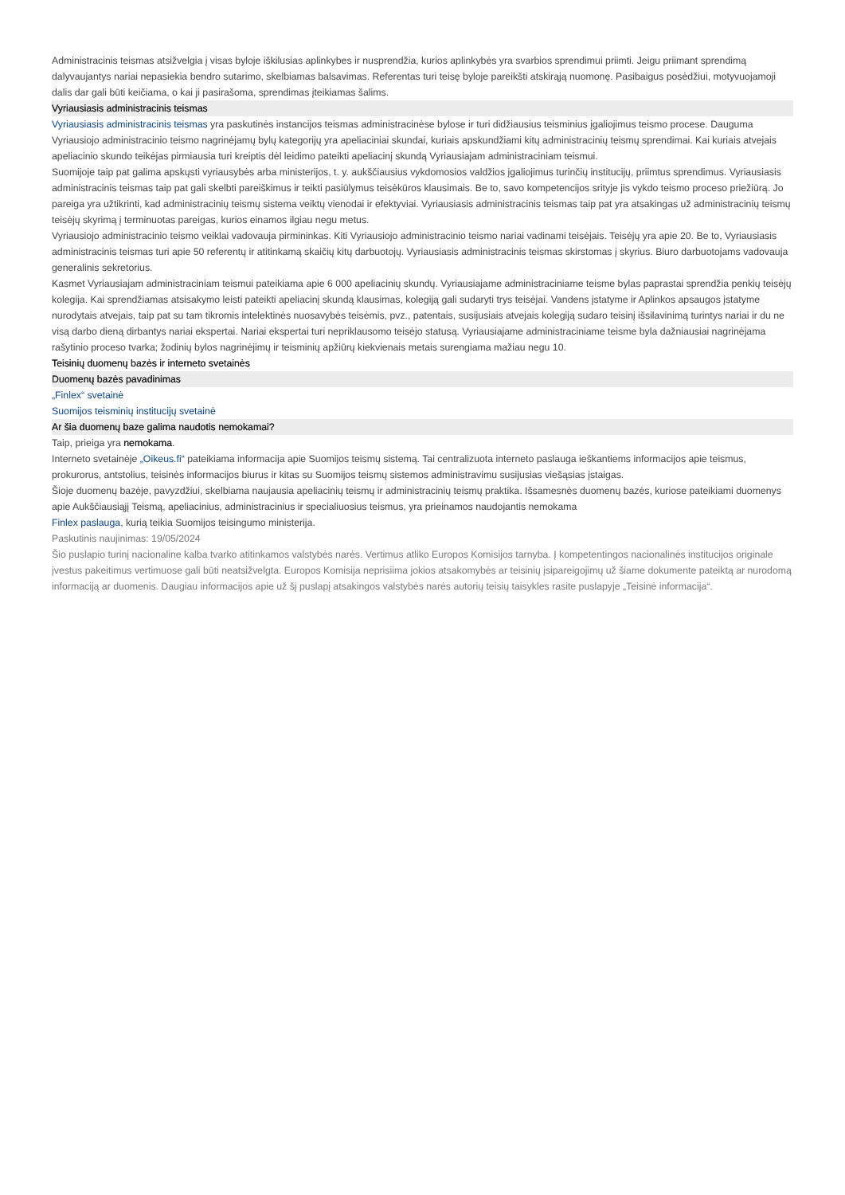Administracinis teismas atsižvelgia į visas byloje iškilusias aplinkybes ir nusprendžia, kurios aplinkybės yra svarbios sprendimui priimti. Jeigu priimant sprendimą dalyvaujantys nariai nepasiekia bendro sutarimo, skelbiamas balsavimas. Referentas turi teisę byloje pareikšti atskirąją nuomonę. Pasibaigus posėdžiui, motyvuojamoji dalis dar gali būti keičiama, o kai ji pasirašoma, sprendimas įteikiamas šalims.
Vyriausiasis administracinis teismas
Vyriausiasis administracinis teismas yra paskutinės instancijos teismas administracinėse bylose ir turi didžiausius teisminius įgaliojimus teismo procese. Dauguma Vyriausiojo administracinio teismo nagrinėjamų bylų kategorijų yra apeliaciniai skundai, kuriais apskundžiami kitų administracinių teismų sprendimai. Kai kuriais atvejais apeliacinio skundo teikėjas pirmiausia turi kreiptis dėl leidimo pateikti apeliacinį skundą Vyriausiajam administraciniam teismui.
Suomijoje taip pat galima apskųsti vyriausybės arba ministerijos, t. y. aukščiausius vykdomosios valdžios įgaliojimus turinčių institucijų, priimtus sprendimus. Vyriausiasis administracinis teismas taip pat gali skelbti pareiškimus ir teikti pasiūlymus teisėkūros klausimais. Be to, savo kompetencijos srityje jis vykdo teismo proceso priežiūrą. Jo pareiga yra užtikrinti, kad administracinių teismų sistema veiktų vienodai ir efektyviai. Vyriausiasis administracinis teismas taip pat yra atsakingas už administracinių teismų teisėjų skyrimą į terminuotas pareigas, kurios einamos ilgiau negu metus.
Vyriausiojo administracinio teismo veiklai vadovauja pirmininkas. Kiti Vyriausiojo administracinio teismo nariai vadinami teisėjais. Teisėjų yra apie 20. Be to, Vyriausiasis administracinis teismas turi apie 50 referentų ir atitinkamą skaičių kitų darbuotojų. Vyriausiasis administracinis teismas skirstomas į skyrius. Biuro darbuotojams vadovauja generalinis sekretorius.
Kasmet Vyriausiajam administraciniam teismui pateikiama apie 6 000 apeliacinių skundų. Vyriausiajame administraciniame teisme bylas paprastai sprendžia penkių teisėjų kolegija. Kai sprendžiamas atsisakymo leisti pateikti apeliacinį skundą klausimas, kolegiją gali sudaryti trys teisėjai. Vandens įstatyme ir Aplinkos apsaugos įstatyme nurodytais atvejais, taip pat su tam tikromis intelektinės nuosavybės teisėmis, pvz., patentais, susijusiais atvejais kolegiją sudaro teisinį išsilavinimą turintys nariai ir du ne visą darbo dieną dirbantys nariai ekspertai. Nariai ekspertai turi nepriklausomo teisėjo statusą. Vyriausiajame administraciniame teisme byla dažniausiai nagrinėjama rašytinio proceso tvarka; žodinių bylos nagrinėjimų ir teisminių apžiūrų kiekvienais metais surengiama mažiau negu 10.
Teisinių duomenų bazės ir interneto svetainės
Duomenų bazės pavadinimas
„Finlex“ svetainė
Suomijos teisminių institucijų svetainė
Ar šia duomenų baze galima naudotis nemokamai?
Taip, prieiga yra nemokama.
Interneto svetainėje „Oikeus.fi“ pateikiama informacija apie Suomijos teismų sistemą. Tai centralizuota interneto paslauga ieškantiems informacijos apie teismus, prokurorus, antstolius, teisinės informacijos biurus ir kitas su Suomijos teismų sistemos administravimu susijusias viešąsias įstaigas.
Šioje duomenų bazėje, pavyzdžiui, skelbiama naujausia apeliacinių teismų ir administracinių teismų praktika. Išsamesnės duomenų bazės, kuriose pateikiami duomenys apie Aukščiausiąjį Teismą, apeliacinius, administracinius ir specialiuosius teismus, yra prieinamos naudojantis nemokama
Finlex paslauga, kurią teikia Suomijos teisingumo ministerija.
Paskutinis naujinimas: 19/05/2024
Šio puslapio turinį nacionaline kalba tvarko atitinkamos valstybės narės. Vertimus atliko Europos Komisijos tarnyba. Į kompetentingos nacionalinės institucijos originale įvestus pakeitimus vertimuose gali būti neatsižvelgta. Europos Komisija neprisiima jokios atsakomybės ar teisinių įsipareigojimų už šiame dokumente pateiktą ar nurodomą informaciją ar duomenis. Daugiau informacijos apie už šį puslapį atsakingos valstybės narės autorių teisių taisykles rasite puslapyje „Teisinė informacija“.